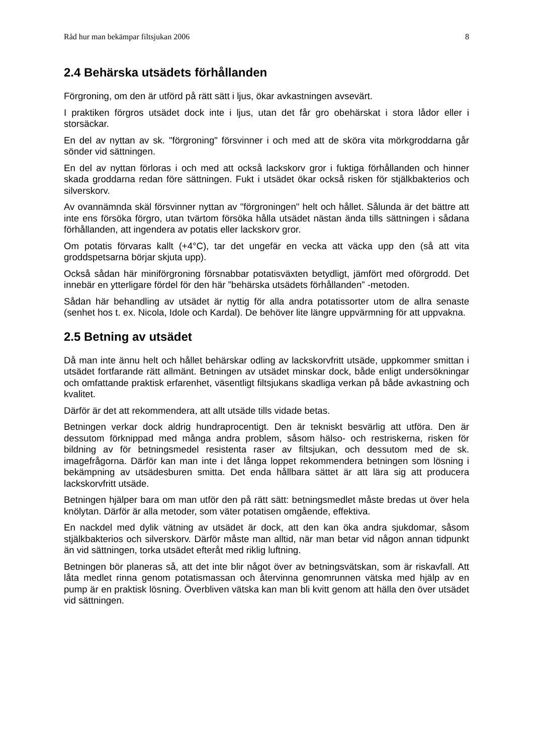Råd hur man bekämpar filtsjukan 2006 8
2.4 Behärska utsädets förhållanden
Förgroning, om den är utförd på rätt sätt i ljus, ökar avkastningen avsevärt.
I praktiken förgros utsädet dock inte i ljus, utan det får gro obehärskat i stora lådor eller i storsäckar.
En del av nyttan av sk. "förgroning" försvinner i och med att de sköra vita mörkgroddarna går sönder vid sättningen.
En del av nyttan förloras i och med att också lackskorv gror i fuktiga förhållanden och hinner skada groddarna redan före sättningen. Fukt i utsädet ökar också risken för stjälkbakterios och silverskorv.
Av ovannämnda skäl försvinner nyttan av "förgroningen" helt och hållet. Sålunda är det bättre att inte ens försöka förgro, utan tvärtom försöka hålla utsädet nästan ända tills sättningen i sådana förhållanden, att ingendera av potatis eller lackskorv gror.
Om potatis förvaras kallt (+4°C), tar det ungefär en vecka att väcka upp den (så att vita groddspetsarna börjar skjuta upp).
Också sådan här miniförgroning försnabbar potatisväxten betydligt, jämfört med oförgrodd. Det innebär en ytterligare fördel för den här ”behärska utsädets förhållanden” -metoden.
Sådan här behandling av utsädet är nyttig för alla andra potatissorter utom de allra senaste (senhet hos t. ex. Nicola, Idole och Kardal). De behöver lite längre uppvärmning för att uppvakna.
2.5 Betning av utsädet
Då man inte ännu helt och hållet behärskar odling av lackskorvfritt utsäde, uppkommer smittan i utsädet fortfarande rätt allmänt. Betningen av utsädet minskar dock, både enligt undersökningar och omfattande praktisk erfarenhet, väsentligt filtsjukans skadliga verkan på både avkastning och kvalitet.
Därför är det att rekommendera, att allt utsäde tills vidade betas.
Betningen verkar dock aldrig hundraprocentigt. Den är tekniskt besvärlig att utföra. Den är dessutom förknippad med många andra problem, såsom hälso- och restriskerna, risken för bildning av för betningsmedel resistenta raser av filtsjukan, och dessutom med de sk. imagefrågorna. Därför kan man inte i det långa loppet rekommendera betningen som lösning i bekämpning av utsädesburen smitta. Det enda hållbara sättet är att lära sig att producera lackskorvfritt utsäde.
Betningen hjälper bara om man utför den på rätt sätt: betningsmedlet måste bredas ut över hela knölytan. Därför är alla metoder, som väter potatisen omgående, effektiva.
En nackdel med dylik vätning av utsädet är dock, att den kan öka andra sjukdomar, såsom stjälkbakterios och silverskorv. Därför måste man alltid, när man betar vid någon annan tidpunkt än vid sättningen, torka utsädet efteråt med riklig luftning.
Betningen bör planeras så, att det inte blir något över av betningsvätskan, som är riskavfall. Att låta medlet rinna genom potatismassan och återvinna genomrunnen vätska med hjälp av en pump är en praktisk lösning. Överbliven vätska kan man bli kvitt genom att hälla den över utsädet vid sättningen.